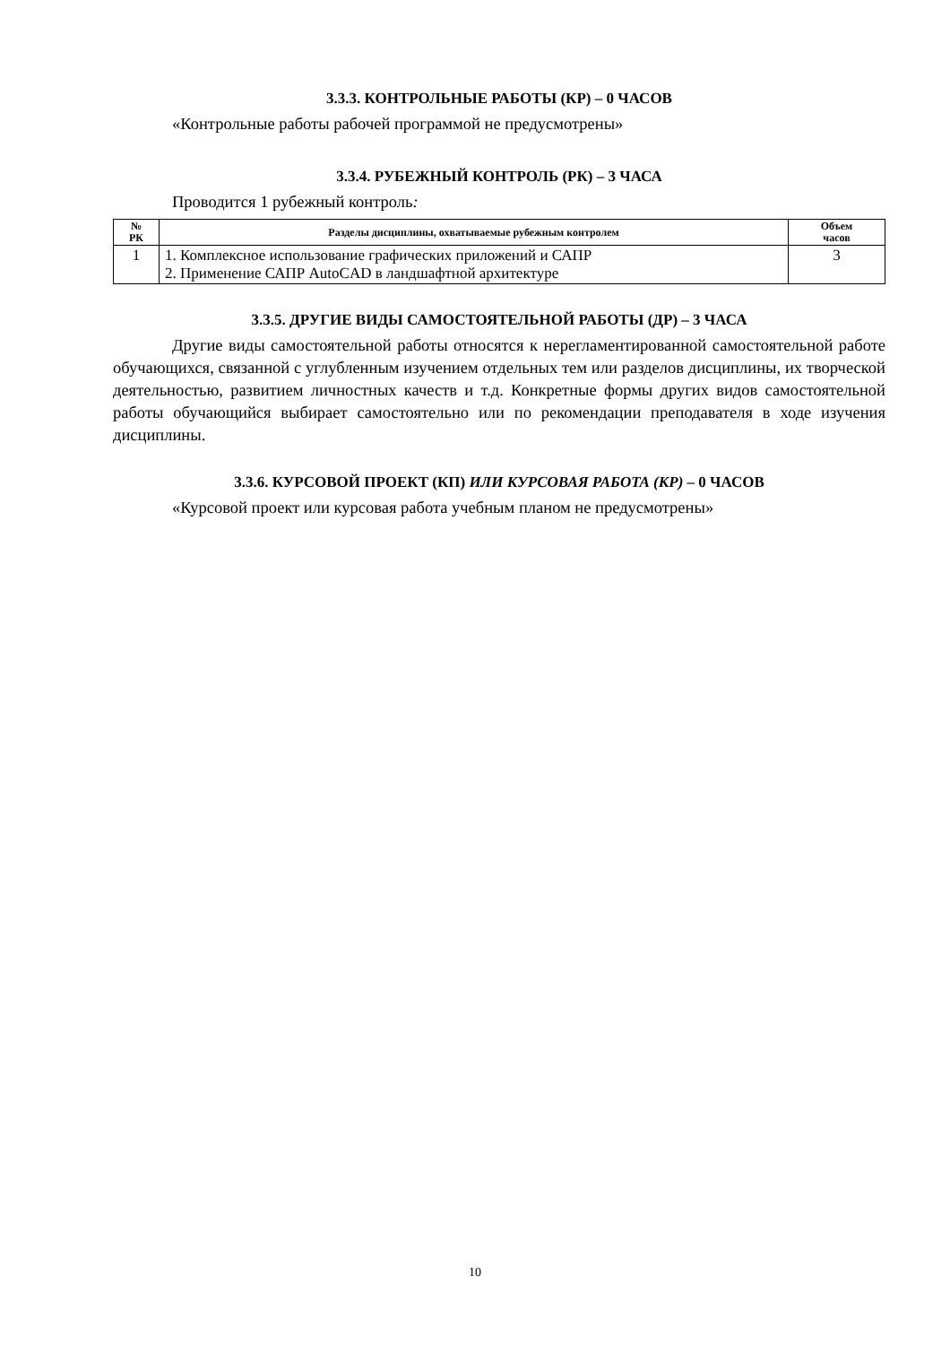3.3.3. КОНТРОЛЬНЫЕ РАБОТЫ (КР) – 0 ЧАСОВ
«Контрольные работы рабочей программой не предусмотрены»
3.3.4. РУБЕЖНЫЙ КОНТРОЛЬ (РК) – 3 ЧАСА
Проводится 1 рубежный контроль:
| № РК | Разделы дисциплины, охватываемые рубежным контролем | Объем часов |
| --- | --- | --- |
| 1 | 1. Комплексное использование графических приложений и САПР 2. Применение САПР AutoCAD в ландшафтной архитектуре | 3 |
3.3.5. ДРУГИЕ ВИДЫ САМОСТОЯТЕЛЬНОЙ РАБОТЫ (ДР) – 3 ЧАСА
Другие виды самостоятельной работы относятся к нерегламентированной самостоятельной работе обучающихся, связанной с углубленным изучением отдельных тем или разделов дисциплины, их творческой деятельностью, развитием личностных качеств и т.д. Конкретные формы других видов самостоятельной работы обучающийся выбирает самостоятельно или по рекомендации преподавателя в ходе изучения дисциплины.
3.3.6. КУРСОВОЙ ПРОЕКТ (КП) ИЛИ КУРСОВАЯ РАБОТА (КР) – 0 ЧАСОВ
«Курсовой проект или курсовая работа учебным планом не предусмотрены»
10